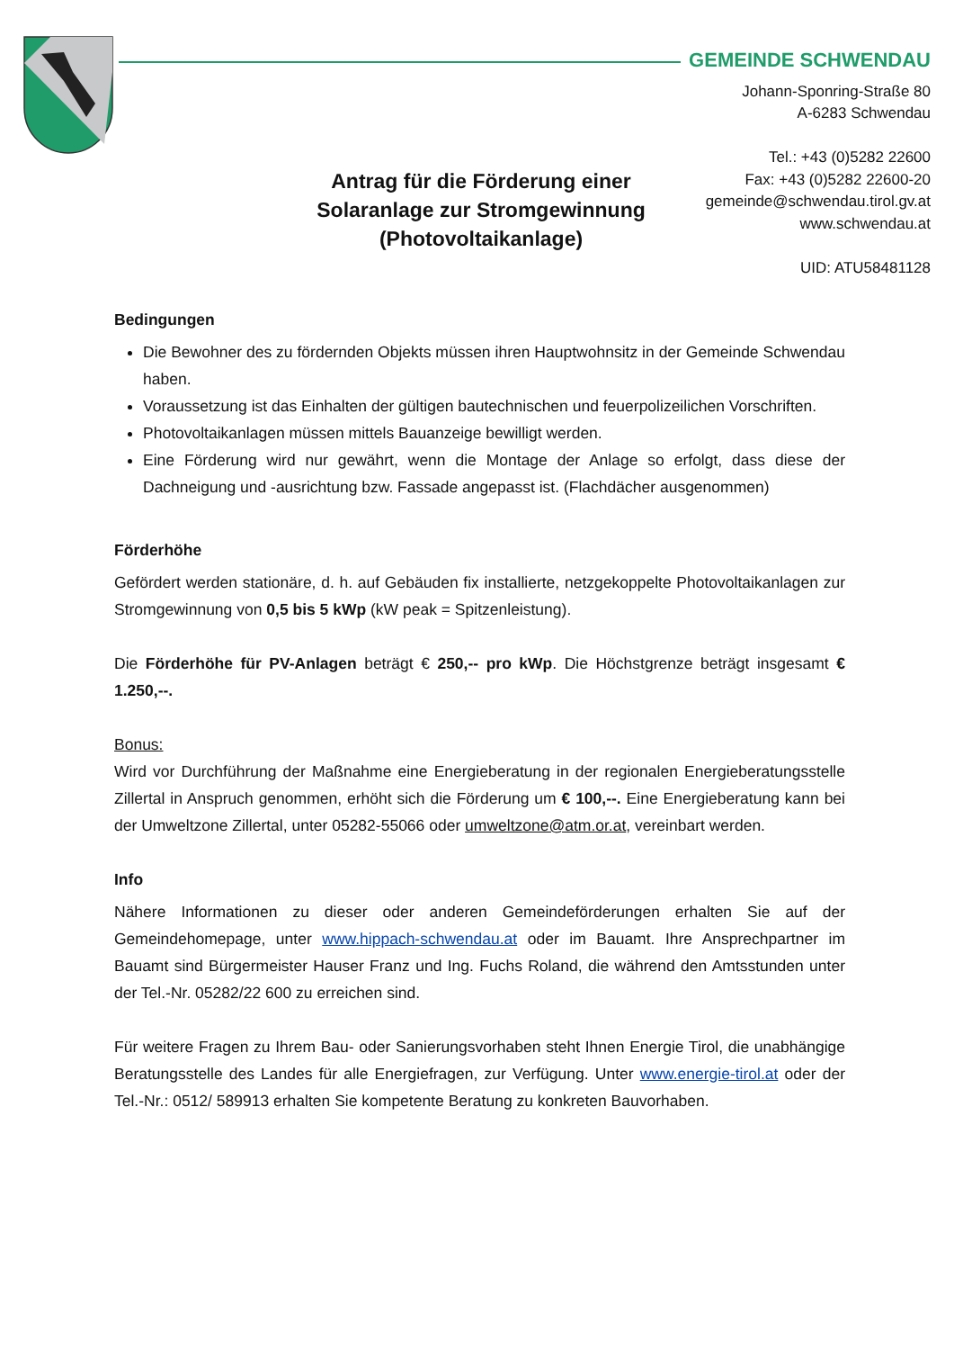GEMEINDE SCHWENDAU
Johann-Sponring-Straße 80
A-6283 Schwendau
Tel.: +43 (0)5282 22600
Fax: +43 (0)5282 22600-20
gemeinde@schwendau.tirol.gv.at
www.schwendau.at
UID: ATU58481128
Antrag für die Förderung einer Solaranlage zur Stromgewinnung (Photovoltaikanlage)
Bedingungen
Die Bewohner des zu fördernden Objekts müssen ihren Hauptwohnsitz in der Gemeinde Schwendau haben.
Voraussetzung ist das Einhalten der gültigen bautechnischen und feuerpolizeilichen Vorschriften.
Photovoltaikanlagen müssen mittels Bauanzeige bewilligt werden.
Eine Förderung wird nur gewährt, wenn die Montage der Anlage so erfolgt, dass diese der Dachneigung und -ausrichtung bzw. Fassade angepasst ist. (Flachdächer ausgenommen)
Förderhöhe
Gefördert werden stationäre, d. h. auf Gebäuden fix installierte, netzgekoppelte Photovoltaikanlagen zur Stromgewinnung von 0,5 bis 5 kWp (kW peak = Spitzenleistung).
Die Förderhöhe für PV-Anlagen beträgt € 250,-- pro kWp. Die Höchstgrenze beträgt insgesamt € 1.250,--.
Bonus:
Wird vor Durchführung der Maßnahme eine Energieberatung in der regionalen Energieberatungsstelle Zillertal in Anspruch genommen, erhöht sich die Förderung um € 100,--. Eine Energieberatung kann bei der Umweltzone Zillertal, unter 05282-55066 oder umweltzone@atm.or.at, vereinbart werden.
Info
Nähere Informationen zu dieser oder anderen Gemeindeförderungen erhalten Sie auf der Gemeindehomepage, unter www.hippach-schwendau.at oder im Bauamt. Ihre Ansprechpartner im Bauamt sind Bürgermeister Hauser Franz und Ing. Fuchs Roland, die während den Amtsstunden unter der Tel.-Nr. 05282/22 600 zu erreichen sind.
Für weitere Fragen zu Ihrem Bau- oder Sanierungsvorhaben steht Ihnen Energie Tirol, die unabhängige Beratungsstelle des Landes für alle Energiefragen, zur Verfügung. Unter www.energie-tirol.at oder der Tel.-Nr.: 0512/ 589913 erhalten Sie kompetente Beratung zu konkreten Bauvorhaben.